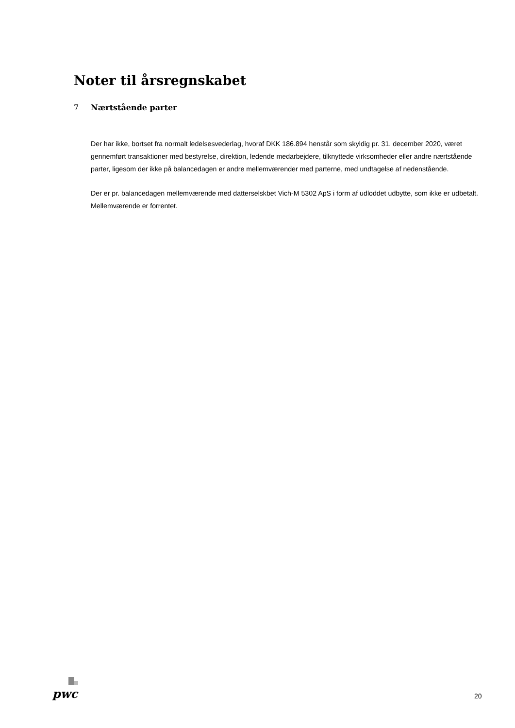Noter til årsregnskabet
7 Nærtstående parter
Der har ikke, bortset fra normalt ledelsesvederlag, hvoraf DKK 186.894 henstår som skyldig pr. 31. december 2020, været gennemført transaktioner med bestyrelse, direktion, ledende medarbejdere, tilknyttede virksomheder eller andre nærtstående parter, ligesom der ikke på balancedagen er andre mellemværender med parterne, med undtagelse af nedenstående.
Der er pr. balancedagen mellemværende med datterselskbet Vich-M 5302 ApS i form af udloddet udbytte, som ikke er udbetalt. Mellemværende er forrentet.
pwc
20